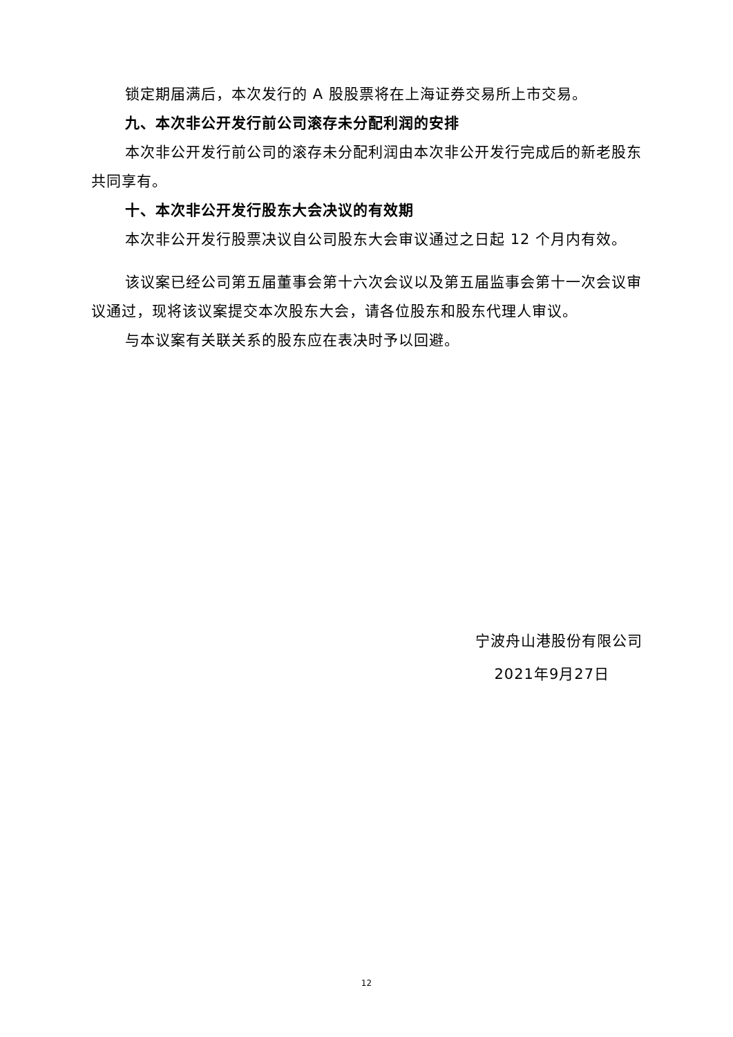锁定期届满后，本次发行的 A 股股票将在上海证券交易所上市交易。
九、本次非公开发行前公司滚存未分配利润的安排
本次非公开发行前公司的滚存未分配利润由本次非公开发行完成后的新老股东共同享有。
十、本次非公开发行股东大会决议的有效期
本次非公开发行股票决议自公司股东大会审议通过之日起 12 个月内有效。
该议案已经公司第五届董事会第十六次会议以及第五届监事会第十一次会议审议通过，现将该议案提交本次股东大会，请各位股东和股东代理人审议。
与本议案有关联关系的股东应在表决时予以回避。
宁波舟山港股份有限公司
2021年9月27日
12